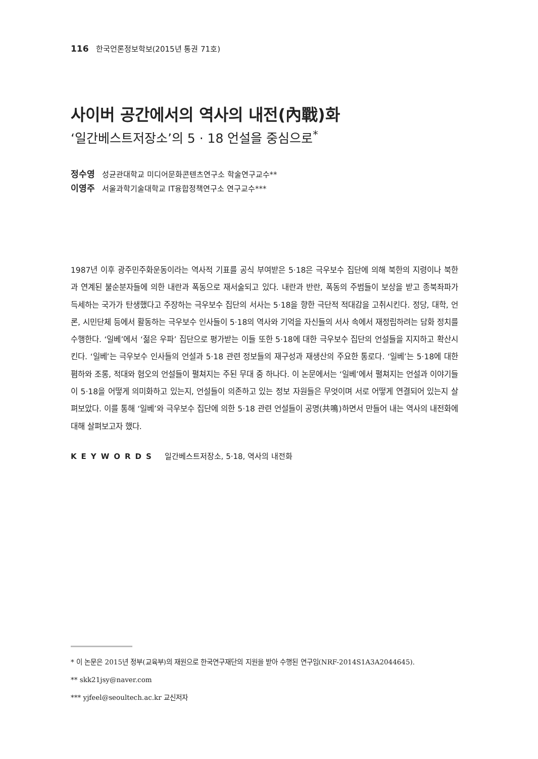116 한국언론정보학보(2015년 통권 71호)
사이버 공간에서의 역사의 내전(內戰)화
‘일간베스트저장소’의 5 · 18 언설을 중심으로<sup>*</sup>
정수영 성균관대학교 미디어문화콘텐츠연구소 학술연구교수**
이영주 서울과학기술대학교 IT융합정책연구소 연구교수***
1987년 이후 광주민주화운동이라는 역사적 기표를 공식 부여받은 5·18은 극우보수 집단에 의해 북한의 지령이나 북한과 연계된 불순분자들에 의한 내란과 폭동으로 재서술되고 있다. 내란과 반란, 폭동의 주범들이 보상을 받고 종북좌파가 득세하는 국가가 탄생했다고 주장하는 극우보수 집단의 서사는 5·18을 향한 극단적 적대감을 고취시킨다. 정당, 대학, 언론, 시민단체 등에서 활동하는 극우보수 인사들이 5·18의 역사와 기억을 자신들의 서사 속에서 재정립하려는 담화 정치를 수행한다. ‘일베’에서 ‘젊은 우파’ 집단으로 평가받는 이들 또한 5·18에 대한 극우보수 집단의 언설들을 지지하고 확산시킨다. ‘일베’는 극우보수 인사들의 언설과 5·18 관련 정보들의 재구성과 재생산의 주요한 통로다. ‘일베’는 5·18에 대한 폄하와 조롱, 적대와 혐오의 언설들이 펼쳐지는 주된 무대 중 하나다. 이 논문에서는 ‘일베’에서 펼쳐지는 언설과 이야기들이 5·18을 어떻게 의미화하고 있는지, 언설들이 의존하고 있는 정보 자원들은 무엇이며 서로 어떻게 연결되어 있는지 살펴보았다. 이를 통해 ‘일베’와 극우보수 집단에 의한 5·18 관련 언설들이 공명(共鳴)하면서 만들어 내는 역사의 내전화에 대해 살펴보고자 했다.
KEYWORDS 일간베스트저장소, 5·18, 역사의 내전화
* 이 논문은 2015년 정부(교육부)의 재원으로 한국연구재단의 지원을 받아 수행된 연구임(NRF-2014S1A3A2044645).
** skk21jsy@naver.com
*** yjfeel@seoultech.ac.kr 교신저자